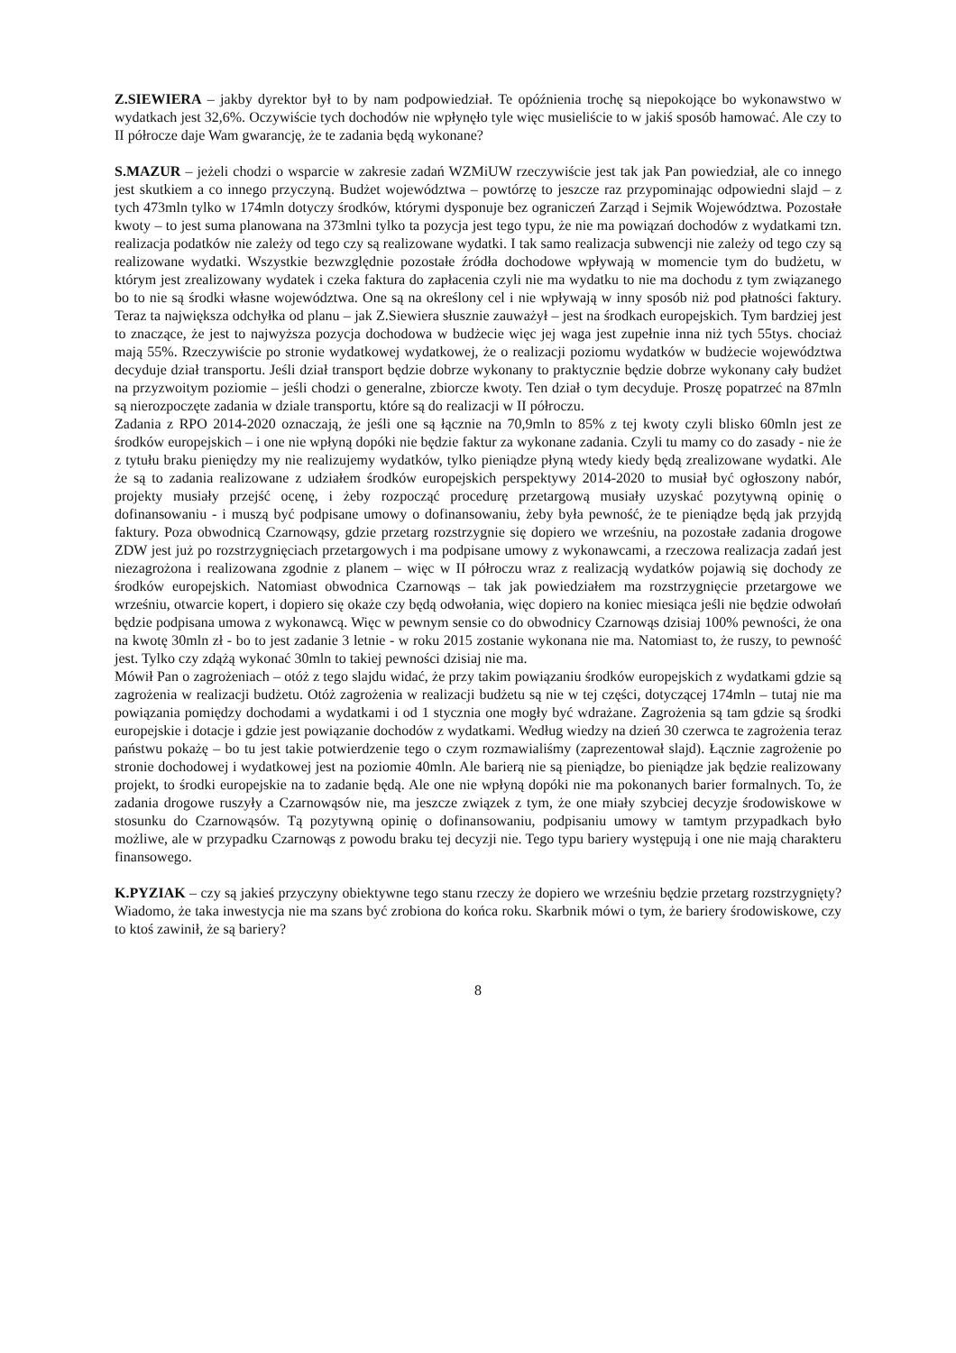Z.SIEWIERA – jakby dyrektor był to by nam podpowiedział. Te opóźnienia trochę są niepokojące bo wykonawstwo w wydatkach jest 32,6%. Oczywiście tych dochodów nie wpłynęło tyle więc musieliście to w jakiś sposób hamować. Ale czy to II półrocze daje Wam gwarancję, że te zadania będą wykonane?
S.MAZUR – jeżeli chodzi o wsparcie w zakresie zadań WZMiUW rzeczywiście jest tak jak Pan powiedział, ale co innego jest skutkiem a co innego przyczyną. Budżet województwa – powtórzę to jeszcze raz przypominając odpowiedni slajd – z tych 473mln tylko w 174mln dotyczy środków, którymi dysponuje bez ograniczeń Zarząd i Sejmik Województwa. Pozostałe kwoty – to jest suma planowana na 373mlni tylko ta pozycja jest tego typu, że nie ma powiązań dochodów z wydatkami tzn. realizacja podatków nie zależy od tego czy są realizowane wydatki. I tak samo realizacja subwencji nie zależy od tego czy są realizowane wydatki. Wszystkie bezwzględnie pozostałe źródła dochodowe wpływają w momencie tym do budżetu, w którym jest zrealizowany wydatek i czeka faktura do zapłacenia czyli nie ma wydatku to nie ma dochodu z tym związanego bo to nie są środki własne województwa. One są na określony cel i nie wpływają w inny sposób niż pod płatności faktury. Teraz ta największa odchyłka od planu – jak Z.Siewiera słusznie zauważył – jest na środkach europejskich. Tym bardziej jest to znaczące, że jest to najwyższa pozycja dochodowa w budżecie więc jej waga jest zupełnie inna niż tych 55tys. chociaż mają 55%. Rzeczywiście po stronie wydatkowej wydatkowej, że o realizacji poziomu wydatków w budżecie województwa decyduje dział transportu. Jeśli dział transport będzie dobrze wykonany to praktycznie będzie dobrze wykonany cały budżet na przyzwoitym poziomie – jeśli chodzi o generalne, zbiorcze kwoty. Ten dział o tym decyduje. Proszę popatrzeć na 87mln są nierozpoczęte zadania w dziale transportu, które są do realizacji w II półroczu.
Zadania z RPO 2014-2020 oznaczają, że jeśli one są łącznie na 70,9mln to 85% z tej kwoty czyli blisko 60mln jest ze środków europejskich – i one nie wpłyną dopóki nie będzie faktur za wykonane zadania. Czyli tu mamy co do zasady - nie że z tytułu braku pieniędzy my nie realizujemy wydatków, tylko pieniądze płyną wtedy kiedy będą zrealizowane wydatki. Ale że są to zadania realizowane z udziałem środków europejskich perspektywy 2014-2020 to musiał być ogłoszony nabór, projekty musiały przejść ocenę, i żeby rozpocząć procedurę przetargową musiały uzyskać pozytywną opinię o dofinansowaniu - i muszą być podpisane umowy o dofinansowaniu, żeby była pewność, że te pieniądze będą jak przyjdą faktury. Poza obwodnicą Czarnowąsy, gdzie przetarg rozstrzygnie się dopiero we wrześniu, na pozostałe zadania drogowe ZDW jest już po rozstrzygnięciach przetargowych i ma podpisane umowy z wykonawcami, a rzeczowa realizacja zadań jest niezagrożona i realizowana zgodnie z planem – więc w II półroczu wraz z realizacją wydatków pojawią się dochody ze środków europejskich. Natomiast obwodnica Czarnowąs – tak jak powiedziałem ma rozstrzygnięcie przetargowe we wrześniu, otwarcie kopert, i dopiero się okaże czy będą odwołania, więc dopiero na koniec miesiąca jeśli nie będzie odwołań będzie podpisana umowa z wykonawcą. Więc w pewnym sensie co do obwodnicy Czarnowąs dzisiaj 100% pewności, że ona na kwotę 30mln zł - bo to jest zadanie 3 letnie - w roku 2015 zostanie wykonana nie ma. Natomiast to, że ruszy, to pewność jest. Tylko czy zdążą wykonać 30mln to takiej pewności dzisiaj nie ma.
Mówił Pan o zagrożeniach – otóż z tego slajdu widać, że przy takim powiązaniu środków europejskich z wydatkami gdzie są zagrożenia w realizacji budżetu. Otóż zagrożenia w realizacji budżetu są nie w tej części, dotyczącej 174mln – tutaj nie ma powiązania pomiędzy dochodami a wydatkami i od 1 stycznia one mogły być wdrażane. Zagrożenia są tam gdzie są środki europejskie i dotacje i gdzie jest powiązanie dochodów z wydatkami. Według wiedzy na dzień 30 czerwca te zagrożenia teraz państwu pokażę – bo tu jest takie potwierdzenie tego o czym rozmawialiśmy (zaprezentował slajd). Łącznie zagrożenie po stronie dochodowej i wydatkowej jest na poziomie 40mln. Ale barierą nie są pieniądze, bo pieniądze jak będzie realizowany projekt, to środki europejskie na to zadanie będą. Ale one nie wpłyną dopóki nie ma pokonanych barier formalnych. To, że zadania drogowe ruszyły a Czarnowąsów nie, ma jeszcze związek z tym, że one miały szybciej decyzje środowiskowe w stosunku do Czarnowąsów. Tą pozytywną opinię o dofinansowaniu, podpisaniu umowy w tamtym przypadkach było możliwe, ale w przypadku Czarnowąs z powodu braku tej decyzji nie. Tego typu bariery występują i one nie mają charakteru finansowego.
K.PYZIAK – czy są jakieś przyczyny obiektywne tego stanu rzeczy że dopiero we wrześniu będzie przetarg rozstrzygnięty? Wiadomo, że taka inwestycja nie ma szans być zrobiona do końca roku. Skarbnik mówi o tym, że bariery środowiskowe, czy to ktoś zawinił, że są bariery?
8